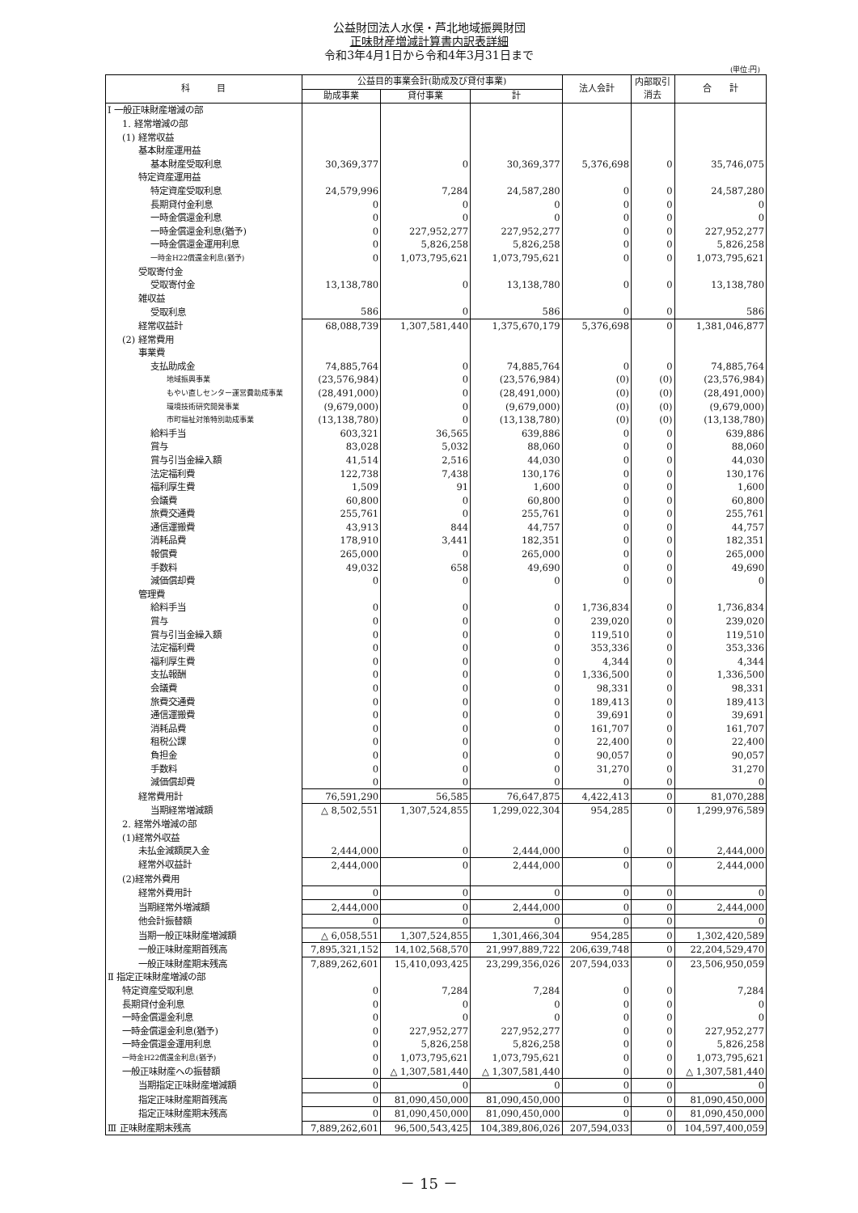公益財団法人水俣・芦北地域振興財団
正味財産増減計算書内訳表詳細
令和3年4月1日から令和4年3月31日まで
(単位:円)
| 科 目 | 公益目的事業会計(助成及び貸付事業) | | | 法人会計 | 内部取引 消去 | 合 計 |
| --- | --- | --- | --- | --- | --- | --- |
| | 助成事業 | 貸付事業 | 計 | | | |
| Ⅰ 一般正味財産増減の部 | | | | | | |
| 1. 経常増減の部 | | | | | | |
| (1) 経常収益 | | | | | | |
| 基本財産運用益 | | | | | | |
| 基本財産受取利息 | 30,369,377 | 0 | 30,369,377 | 5,376,698 | 0 | 35,746,075 |
| 特定資産運用益 | | | | | | |
| 特定資産受取利息 | 24,579,996 | 7,284 | 24,587,280 | 0 | 0 | 24,587,280 |
| 長期貸付金利息 | 0 | 0 | 0 | 0 | 0 | 0 |
| 一時金償還金利息 | 0 | 0 | 0 | 0 | 0 | 0 |
| 一時金償還金利息(猶予) | 0 | 227,952,277 | 227,952,277 | 0 | 0 | 227,952,277 |
| 一時金償還金運用利息 | 0 | 5,826,258 | 5,826,258 | 0 | 0 | 5,826,258 |
| 一時金H22償還金利息(猶予) | 0 | 1,073,795,621 | 1,073,795,621 | 0 | 0 | 1,073,795,621 |
| 受取寄付金 | | | | | | |
| 受取寄付金 | 13,138,780 | 0 | 13,138,780 | 0 | 0 | 13,138,780 |
| 雑収益 | | | | | | |
| 受取利息 | 586 | 0 | 586 | 0 | 0 | 586 |
| 経常収益計 | 68,088,739 | 1,307,581,440 | 1,375,670,179 | 5,376,698 | 0 | 1,381,046,877 |
| (2) 経常費用 | | | | | | |
| 事業費 | | | | | | |
| 支払助成金 | 74,885,764 | 0 | 74,885,764 | 0 | 0 | 74,885,764 |
| 地域振興事業 | (23,576,984) | 0 | (23,576,984) | (0) | (0) | (23,576,984) |
| もやい直しセンター運営費助成事業 | (28,491,000) | 0 | (28,491,000) | (0) | (0) | (28,491,000) |
| 環境技術研究開発事業 | (9,679,000) | 0 | (9,679,000) | (0) | (0) | (9,679,000) |
| 市町福祉対策特別助成事業 | (13,138,780) | 0 | (13,138,780) | (0) | (0) | (13,138,780) |
| 給料手当 | 603,321 | 36,565 | 639,886 | 0 | 0 | 639,886 |
| 賞与 | 83,028 | 5,032 | 88,060 | 0 | 0 | 88,060 |
| 賞与引当金繰入額 | 41,514 | 2,516 | 44,030 | 0 | 0 | 44,030 |
| 法定福利費 | 122,738 | 7,438 | 130,176 | 0 | 0 | 130,176 |
| 福利厚生費 | 1,509 | 91 | 1,600 | 0 | 0 | 1,600 |
| 会議費 | 60,800 | 0 | 60,800 | 0 | 0 | 60,800 |
| 旅費交通費 | 255,761 | 0 | 255,761 | 0 | 0 | 255,761 |
| 通信運搬費 | 43,913 | 844 | 44,757 | 0 | 0 | 44,757 |
| 消耗品費 | 178,910 | 3,441 | 182,351 | 0 | 0 | 182,351 |
| 報償費 | 265,000 | 0 | 265,000 | 0 | 0 | 265,000 |
| 手数料 | 49,032 | 658 | 49,690 | 0 | 0 | 49,690 |
| 減価償却費 | 0 | 0 | 0 | 0 | 0 | 0 |
| 管理費 | | | | | | |
| 給料手当 | 0 | 0 | 0 | 1,736,834 | 0 | 1,736,834 |
| 賞与 | 0 | 0 | 0 | 239,020 | 0 | 239,020 |
| 賞与引当金繰入額 | 0 | 0 | 0 | 119,510 | 0 | 119,510 |
| 法定福利費 | 0 | 0 | 0 | 353,336 | 0 | 353,336 |
| 福利厚生費 | 0 | 0 | 0 | 4,344 | 0 | 4,344 |
| 支払報酬 | 0 | 0 | 0 | 1,336,500 | 0 | 1,336,500 |
| 会議費 | 0 | 0 | 0 | 98,331 | 0 | 98,331 |
| 旅費交通費 | 0 | 0 | 0 | 189,413 | 0 | 189,413 |
| 通信運搬費 | 0 | 0 | 0 | 39,691 | 0 | 39,691 |
| 消耗品費 | 0 | 0 | 0 | 161,707 | 0 | 161,707 |
| 租税公課 | 0 | 0 | 0 | 22,400 | 0 | 22,400 |
| 負担金 | 0 | 0 | 0 | 90,057 | 0 | 90,057 |
| 手数料 | 0 | 0 | 0 | 31,270 | 0 | 31,270 |
| 減価償却費 | 0 | 0 | 0 | 0 | 0 | 0 |
| 経常費用計 | 76,591,290 | 56,585 | 76,647,875 | 4,422,413 | 0 | 81,070,288 |
| 当期経常増減額 | △ 8,502,551 | 1,307,524,855 | 1,299,022,304 | 954,285 | 0 | 1,299,976,589 |
| 2. 経常外増減の部 | | | | | | |
| (1)経常外収益 | | | | | | |
| 未払金減額戻入金 | 2,444,000 | 0 | 2,444,000 | 0 | 0 | 2,444,000 |
| 経常外収益計 | 2,444,000 | 0 | 2,444,000 | 0 | 0 | 2,444,000 |
| (2)経常外費用 | | | | | | |
| 経常外費用計 | 0 | 0 | 0 | 0 | 0 | 0 |
| 当期経常外増減額 | 2,444,000 | 0 | 2,444,000 | 0 | 0 | 2,444,000 |
| 他会計振替額 | 0 | 0 | 0 | 0 | 0 | 0 |
| 当期一般正味財産増減額 | △ 6,058,551 | 1,307,524,855 | 1,301,466,304 | 954,285 | 0 | 1,302,420,589 |
| 一般正味財産期首残高 | 7,895,321,152 | 14,102,568,570 | 21,997,889,722 | 206,639,748 | 0 | 22,204,529,470 |
| 一般正味財産期末残高 | 7,889,262,601 | 15,410,093,425 | 23,299,356,026 | 207,594,033 | 0 | 23,506,950,059 |
| Ⅱ 指定正味財産増減の部 | | | | | | |
| 特定資産受取利息 | 0 | 7,284 | 7,284 | 0 | 0 | 7,284 |
| 長期貸付金利息 | 0 | 0 | 0 | 0 | 0 | 0 |
| 一時金償還金利息 | 0 | 0 | 0 | 0 | 0 | 0 |
| 一時金償還金利息(猶予) | 0 | 227,952,277 | 227,952,277 | 0 | 0 | 227,952,277 |
| 一時金償還金運用利息 | 0 | 5,826,258 | 5,826,258 | 0 | 0 | 5,826,258 |
| 一時金H22償還金利息(猶予) | 0 | 1,073,795,621 | 1,073,795,621 | 0 | 0 | 1,073,795,621 |
| 一般正味財産への振替額 | 0 | △ 1,307,581,440 | △ 1,307,581,440 | 0 | 0 | △ 1,307,581,440 |
| 当期指定正味財産増減額 | 0 | 0 | 0 | 0 | 0 | 0 |
| 指定正味財産期首残高 | 0 | 81,090,450,000 | 81,090,450,000 | 0 | 0 | 81,090,450,000 |
| 指定正味財産期末残高 | 0 | 81,090,450,000 | 81,090,450,000 | 0 | 0 | 81,090,450,000 |
| Ⅲ 正味財産期末残高 | 7,889,262,601 | 96,500,543,425 | 104,389,806,026 | 207,594,033 | 0 | 104,597,400,059 |
－ 15 －